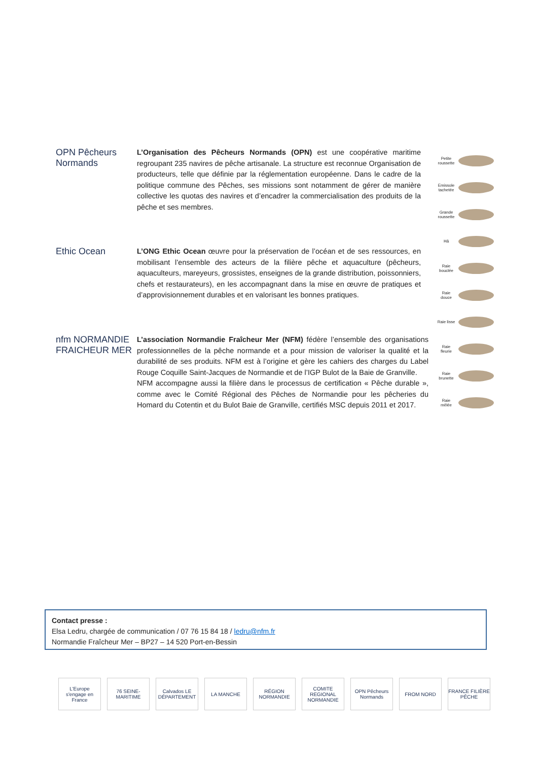OPN Pêcheurs Normands
L’Organisation des Pêcheurs Normands (OPN) est une coopérative maritime regroupant 235 navires de pêche artisanale. La structure est reconnue Organisation de producteurs, telle que définie par la réglementation européenne. Dans le cadre de la politique commune des Pêches, ses missions sont notamment de gérer de manière collective les quotas des navires et d’encadrer la commercialisation des produits de la pêche et ses membres.
Ethic Ocean
L’ONG Ethic Ocean œuvre pour la préservation de l’océan et de ses ressources, en mobilisant l’ensemble des acteurs de la filière pêche et aquaculture (pêcheurs, aquaculteurs, mareyeurs, grossistes, enseignes de la grande distribution, poissonniers, chefs et restaurateurs), en les accompagnant dans la mise en œuvre de pratiques et d’approvisionnement durables et en valorisant les bonnes pratiques.
nfm NORMANDIE FRAICHEUR MER
L’association Normandie Fraîcheur Mer (NFM) fédère l’ensemble des organisations professionnelles de la pêche normande et a pour mission de valoriser la qualité et la durabilité de ses produits. NFM est à l’origine et gère les cahiers des charges du Label Rouge Coquille Saint-Jacques de Normandie et de l’IGP Bulot de la Baie de Granville.
NFM accompagne aussi la filière dans le processus de certification « Pêche durable », comme avec le Comité Régional des Pêches de Normandie pour les pêcheries du Homard du Cotentin et du Bulot Baie de Granville, certifiés MSC depuis 2011 et 2017.
Petite roussette
Emissole tachetée
Grande roussette
Hâ
Raie bouclée
Raie douce
Raie lisse
Raie fleurie
Raie brunette
Raie mêlée
Contact presse :
Elsa Ledru, chargée de communication / 07 76 15 84 18 / ledru@nfm.fr
Normandie Fraîcheur Mer – BP27 – 14 520 Port-en-Bessin
L'Europe s'engage en France
76 SEINE-MARITIME
Calvados LE DÉPARTEMENT
LA MANCHE RÉGION NORMANDIE
COMITE REGIONAL NORMANDIE
OPN Pêcheurs Normands
FROM NORD FRANCE FILIÈRE PÊCHE